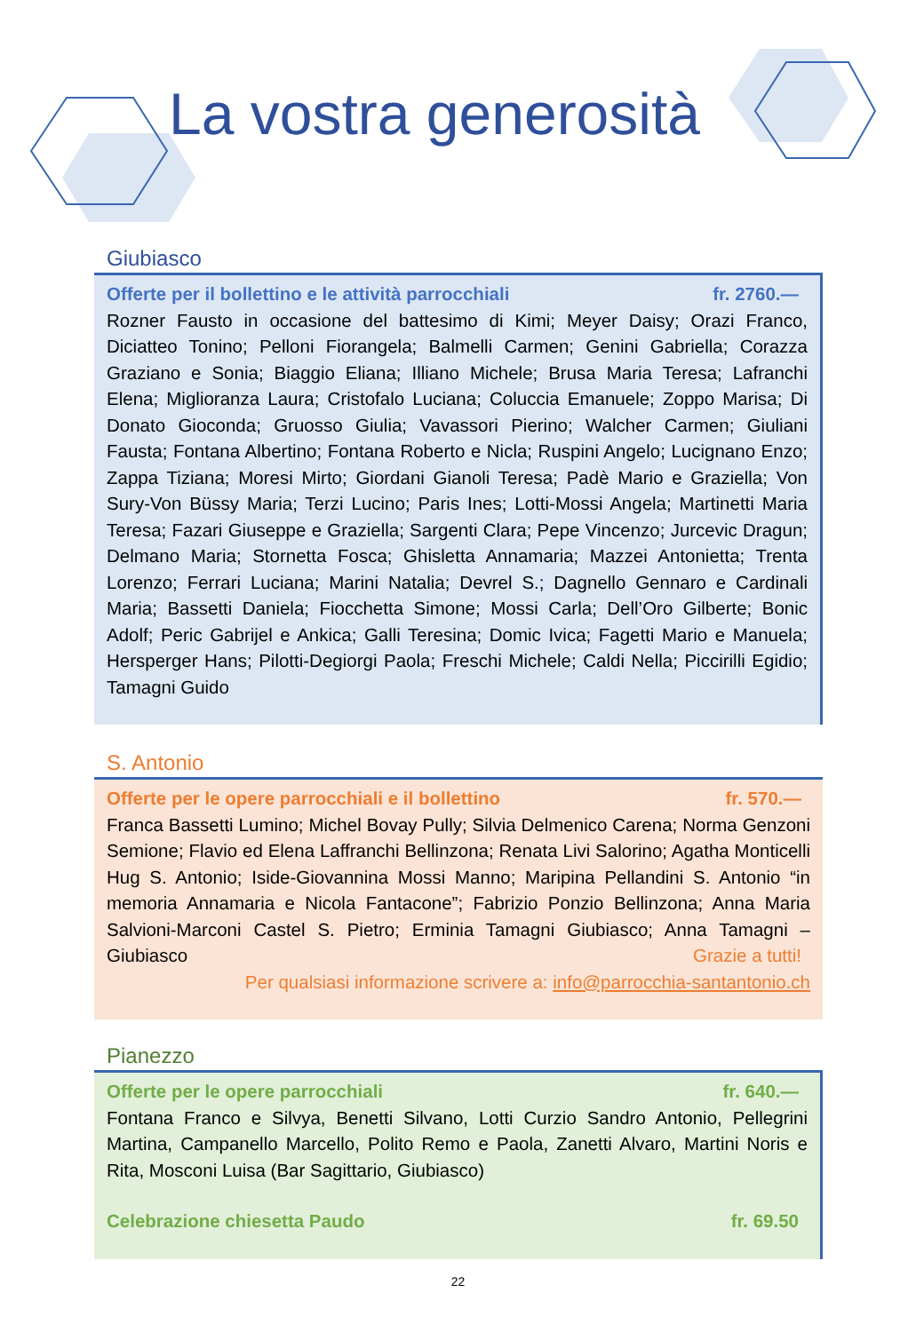La vostra generosità
Giubiasco
Offerte per il bollettino e le attività parrocchiali fr. 2760.—
Rozner Fausto in occasione del battesimo di Kimi; Meyer Daisy; Orazi Franco, Diciatteo Tonino; Pelloni Fiorangela; Balmelli Carmen; Genini Gabriella; Corazza Graziano e Sonia; Biaggio Eliana; Illiano Michele; Brusa Maria Teresa; Lafranchi Elena; Miglioranza Laura; Cristofalo Luciana; Coluccia Emanuele; Zoppo Marisa; Di Donato Gioconda; Gruosso Giulia; Vavassori Pierino; Walcher Carmen; Giuliani Fausta; Fontana Albertino; Fontana Roberto e Nicla; Ruspini Angelo; Lucignano Enzo; Zappa Tiziana; Moresi Mirto; Giordani Gianoli Teresa; Padè Mario e Graziella; Von Sury-Von Büssy Maria; Terzi Lucino; Paris Ines; Lotti-Mossi Angela; Martinetti Maria Teresa; Fazari Giuseppe e Graziella; Sargenti Clara; Pepe Vincenzo; Jurcevic Dragun; Delmano Maria; Stornetta Fosca; Ghisletta Annamaria; Mazzei Antonietta; Trenta Lorenzo; Ferrari Luciana; Marini Natalia; Devrel S.; Dagnello Gennaro e Cardinali Maria; Bassetti Daniela; Fiocchetta Simone; Mossi Carla; Dell’Oro Gilberte; Bonic Adolf; Peric Gabrijel e Ankica; Galli Teresina; Domic Ivica; Fagetti Mario e Manuela; Hersperger Hans; Pilotti-Degiorgi Paola; Freschi Michele; Caldi Nella; Piccirilli Egidio; Tamagni Guido
S. Antonio
Offerte per le opere parrocchiali e il bollettino fr. 570.—
Franca Bassetti Lumino; Michel Bovay Pully; Silvia Delmenico Carena; Norma Genzoni Semione; Flavio ed Elena Laffranchi Bellinzona; Renata Livi Salorino; Agatha Monticelli Hug S. Antonio; Iside-Giovannina Mossi Manno; Maripina Pellandini S. Antonio “in memoria Annamaria e Nicola Fantacone”; Fabrizio Ponzio Bellinzona; Anna Maria Salvioni-Marconi Castel S. Pietro; Erminia Tamagni Giubiasco; Anna Tamagni – Giubiasco Grazie a tutti!
Per qualsiasi informazione scrivere a: info@parrocchia-santantonio.ch
Pianezzo
Offerte per le opere parrocchiali fr. 640.—
Fontana Franco e Silvya, Benetti Silvano, Lotti Curzio Sandro Antonio, Pellegrini Martina, Campanello Marcello, Polito Remo e Paola, Zanetti Alvaro, Martini Noris e Rita, Mosconi Luisa (Bar Sagittario, Giubiasco)
Celebrazione chiesetta Paudo fr. 69.50
22